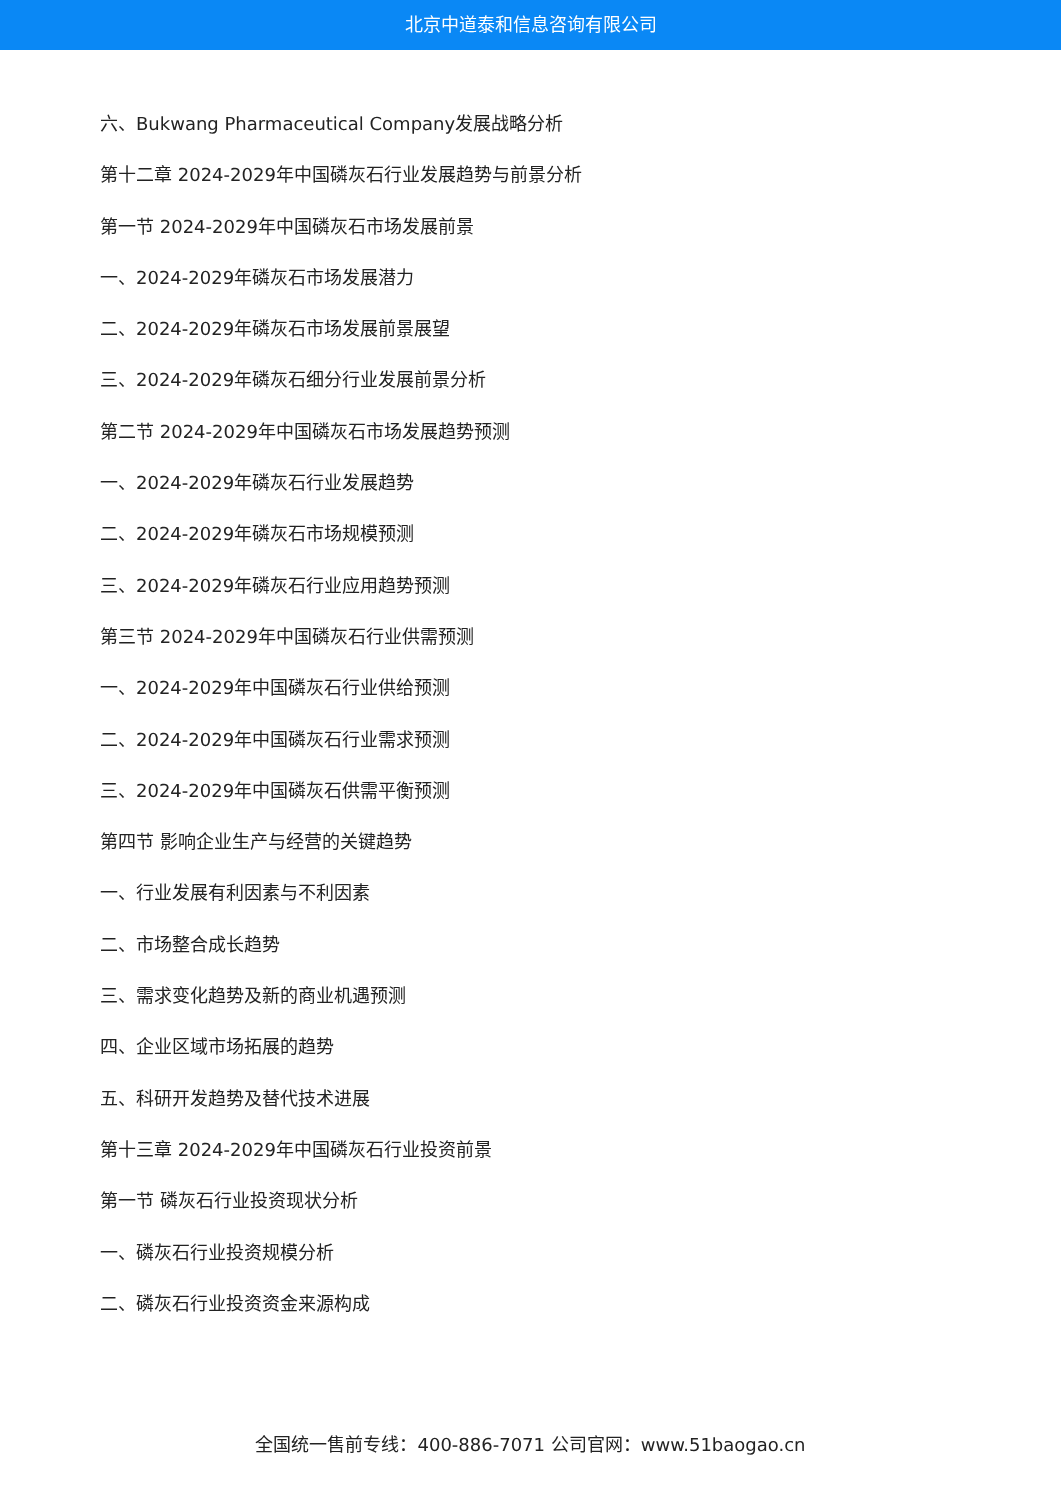北京中道泰和信息咨询有限公司
六、Bukwang Pharmaceutical Company发展战略分析
第十二章 2024-2029年中国磷灰石行业发展趋势与前景分析
第一节 2024-2029年中国磷灰石市场发展前景
一、2024-2029年磷灰石市场发展潜力
二、2024-2029年磷灰石市场发展前景展望
三、2024-2029年磷灰石细分行业发展前景分析
第二节 2024-2029年中国磷灰石市场发展趋势预测
一、2024-2029年磷灰石行业发展趋势
二、2024-2029年磷灰石市场规模预测
三、2024-2029年磷灰石行业应用趋势预测
第三节 2024-2029年中国磷灰石行业供需预测
一、2024-2029年中国磷灰石行业供给预测
二、2024-2029年中国磷灰石行业需求预测
三、2024-2029年中国磷灰石供需平衡预测
第四节 影响企业生产与经营的关键趋势
一、行业发展有利因素与不利因素
二、市场整合成长趋势
三、需求变化趋势及新的商业机遇预测
四、企业区域市场拓展的趋势
五、科研开发趋势及替代技术进展
第十三章 2024-2029年中国磷灰石行业投资前景
第一节 磷灰石行业投资现状分析
一、磷灰石行业投资规模分析
二、磷灰石行业投资资金来源构成
全国统一售前专线：400-886-7071 公司官网：www.51baogao.cn